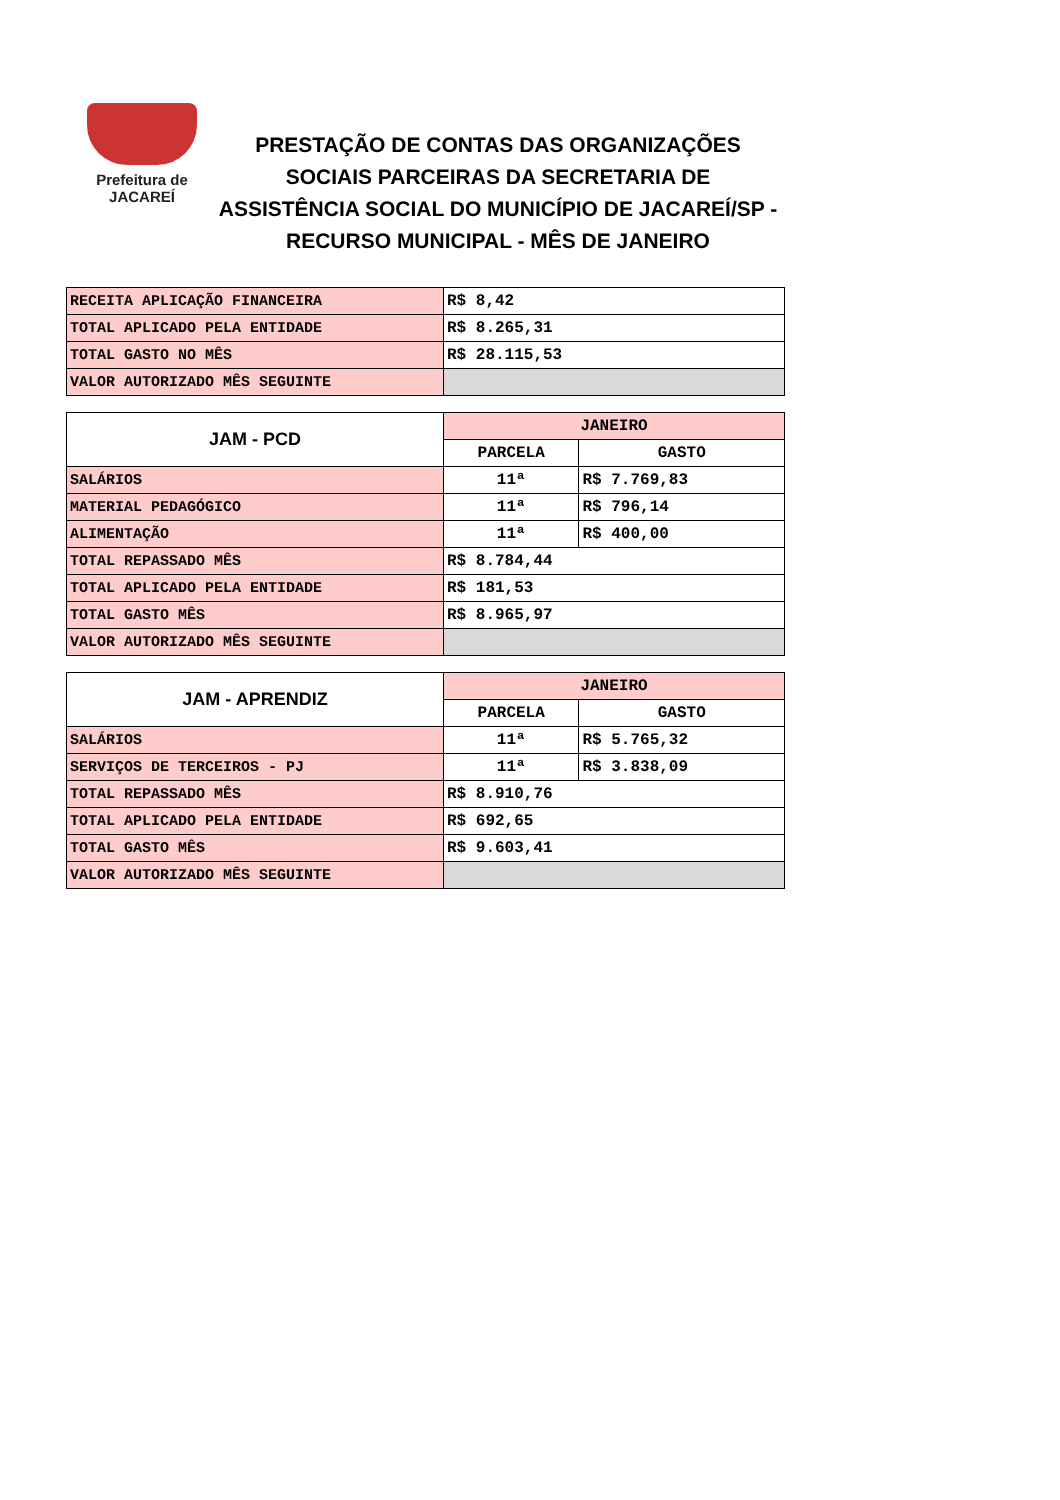Prefeitura de
JACAREÍ
PRESTAÇÃO DE CONTAS DAS ORGANIZAÇÕES SOCIAIS PARCEIRAS DA SECRETARIA DE ASSISTÊNCIA SOCIAL DO MUNICÍPIO DE JACAREÍ/SP - RECURSO MUNICIPAL - MÊS DE JANEIRO
| RECEITA APLICAÇÃO FINANCEIRA | R$ 8,42 |
| TOTAL APLICADO PELA ENTIDADE | R$ 8.265,31 |
| TOTAL GASTO NO MÊS | R$ 28.115,53 |
| VALOR AUTORIZADO MÊS SEGUINTE | |
| JAM - PCD | JANEIRO | |
| --- | --- | --- |
| | PARCELA | GASTO |
| SALÁRIOS | 11ª | R$ 7.769,83 |
| MATERIAL PEDAGÓGICO | 11ª | R$ 796,14 |
| ALIMENTAÇÃO | 11ª | R$ 400,00 |
| TOTAL REPASSADO MÊS | R$ 8.784,44 | |
| TOTAL APLICADO PELA ENTIDADE | R$ 181,53 | |
| TOTAL GASTO MÊS | R$ 8.965,97 | |
| VALOR AUTORIZADO MÊS SEGUINTE | | |
| JAM - APRENDIZ | JANEIRO | |
| --- | --- | --- |
| | PARCELA | GASTO |
| SALÁRIOS | 11ª | R$ 5.765,32 |
| SERVIÇOS DE TERCEIROS - PJ | 11ª | R$ 3.838,09 |
| TOTAL REPASSADO MÊS | R$ 8.910,76 | |
| TOTAL APLICADO PELA ENTIDADE | R$ 692,65 | |
| TOTAL GASTO MÊS | R$ 9.603,41 | |
| VALOR AUTORIZADO MÊS SEGUINTE | | |